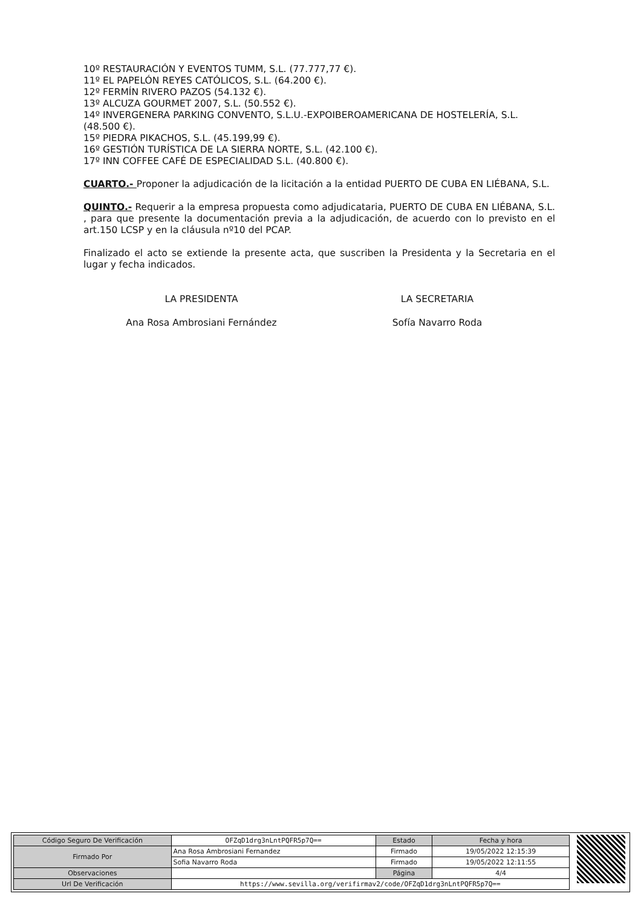10º RESTAURACIÓN Y EVENTOS TUMM, S.L. (77.777,77 €).
11º EL PAPELÓN REYES CATÓLICOS, S.L. (64.200 €).
12º FERMÍN RIVERO PAZOS (54.132 €).
13º ALCUZA GOURMET 2007, S.L. (50.552 €).
14º INVERGENERA PARKING CONVENTO, S.L.U.-EXPOIBEROAMERICANA DE HOSTELERÍA, S.L. (48.500 €).
15º PIEDRA PIKACHOS, S.L. (45.199,99 €).
16º GESTIÓN TURÍSTICA DE LA SIERRA NORTE, S.L. (42.100 €).
17º INN COFFEE CAFÉ DE ESPECIALIDAD S.L. (40.800 €).
CUARTO.- Proponer la adjudicación de la licitación a la entidad PUERTO DE CUBA EN LIÉBANA, S.L.
QUINTO.- Requerir a la empresa propuesta como adjudicataria, PUERTO DE CUBA EN LIÉBANA, S.L. , para que presente la documentación previa a la adjudicación, de acuerdo con lo previsto en el art.150 LCSP y en la cláusula nº10 del PCAP.
Finalizado el acto se extiende la presente acta, que suscriben la Presidenta y la Secretaria en el lugar y fecha indicados.
LA PRESIDENTA LA SECRETARIA
Ana Rosa Ambrosiani Fernández Sofía Navarro Roda
| Código Seguro De Verificación | OFZqD1drg3nLntPQFR5p7Q== | Estado | Fecha y hora |
| Firmado Por | Ana Rosa Ambrosiani Fernandez | Firmado | 19/05/2022 12:15:39 |
| | Sofia Navarro Roda | Firmado | 19/05/2022 12:11:55 |
| Observaciones | | Página | 4/4 |
| Url De Verificación | https://www.sevilla.org/verifirmav2/code/OFZqD1drg3nLntPQFR5p7Q== | | |